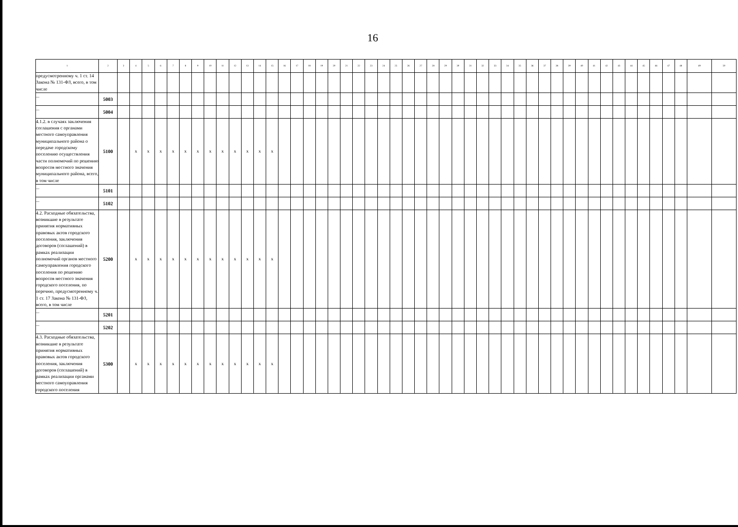16
| 1 | 2 | 3 | 4 | 5 | 6 | 7 | 8 | 9 | 10 | 11 | 12 | 13 | 14 | 15 | 16 | 17 | 18 | 19 | 20 | 21 | 22 | 23 | 24 | 25 | 26 | 27 | 28 | 29 | 30 | 31 | 32 | 33 | 34 | 35 | 36 | 37 | 38 | 39 | 40 | 41 | 42 | 43 | 44 | 45 | 46 | 47 | 48 | 49 | 50 |
| --- | --- | --- | --- | --- | --- | --- | --- | --- | --- | --- | --- | --- | --- | --- | --- | --- | --- | --- | --- | --- | --- | --- | --- | --- | --- | --- | --- | --- | --- | --- | --- | --- | --- | --- | --- | --- | --- | --- | --- | --- | --- | --- | --- | --- | --- | --- | --- | --- | --- |
| предусмотренному ч. 1 ст. 14 Закона № 131-ФЗ, всего, в том числе | | | | | | | | | | | | | | | | | | | | | | | | | | | | | | | | | | | | | | | | | | | | | | | | | |
| ... | 5003 | | | | | | | | | | | | | | | | | | | | | | | | | | | | | | | | | | | | | | | | | | | | | | | | |
| ... | 5004 | | | | | | | | | | | | | | | | | | | | | | | | | | | | | | | | | | | | | | | | | | | | | | | | |
| 4.1.2. в случаях заключения соглашения с органами местного самоуправления муниципального района о передаче городскому поселению осуществления части полномочий по решению вопросов местного значения муниципального района, всего, в том числе | 5100 | | x | x | x | x | x | x | x | x | x | x | x | x | | | | | | | | | | | | | | | | | | | | | | | | | | | | | | | | | | | |
| ... | 5101 | | | | | | | | | | | | | | | | | | | | | | | | | | | | | | | | | | | | | | | | | | | | | | | | |
| ... | 5102 | | | | | | | | | | | | | | | | | | | | | | | | | | | | | | | | | | | | | | | | | | | | | | | | |
| 4.2. Расходные обязательства, возникшие в результате принятия нормативных правовых актов городского поселения, заключения договоров (соглашений) в рамках реализации полномочий органов местного самоуправления городского поселения по решению вопросов местного значения городского поселения, по перечню, предусмотренному ч. 1 ст. 17 Закона № 131-ФЗ, всего, в том числе | 5200 | | x | x | x | x | x | x | x | x | x | x | x | x | | | | | | | | | | | | | | | | | | | | | | | | | | | | | | | | | | | |
| ... | 5201 | | | | | | | | | | | | | | | | | | | | | | | | | | | | | | | | | | | | | | | | | | | | | | | | |
| ... | 5202 | | | | | | | | | | | | | | | | | | | | | | | | | | | | | | | | | | | | | | | | | | | | | | | | |
| 4.3. Расходные обязательства, возникшие в результате принятия нормативных правовых актов городского поселения, заключения договоров (соглашений) в рамках реализации органами местного самоуправления городского поселения | 5300 | | x | x | x | x | x | x | x | x | x | x | x | x | | | | | | | | | | | | | | | | | | | | | | | | | | | | | | | | | | | |